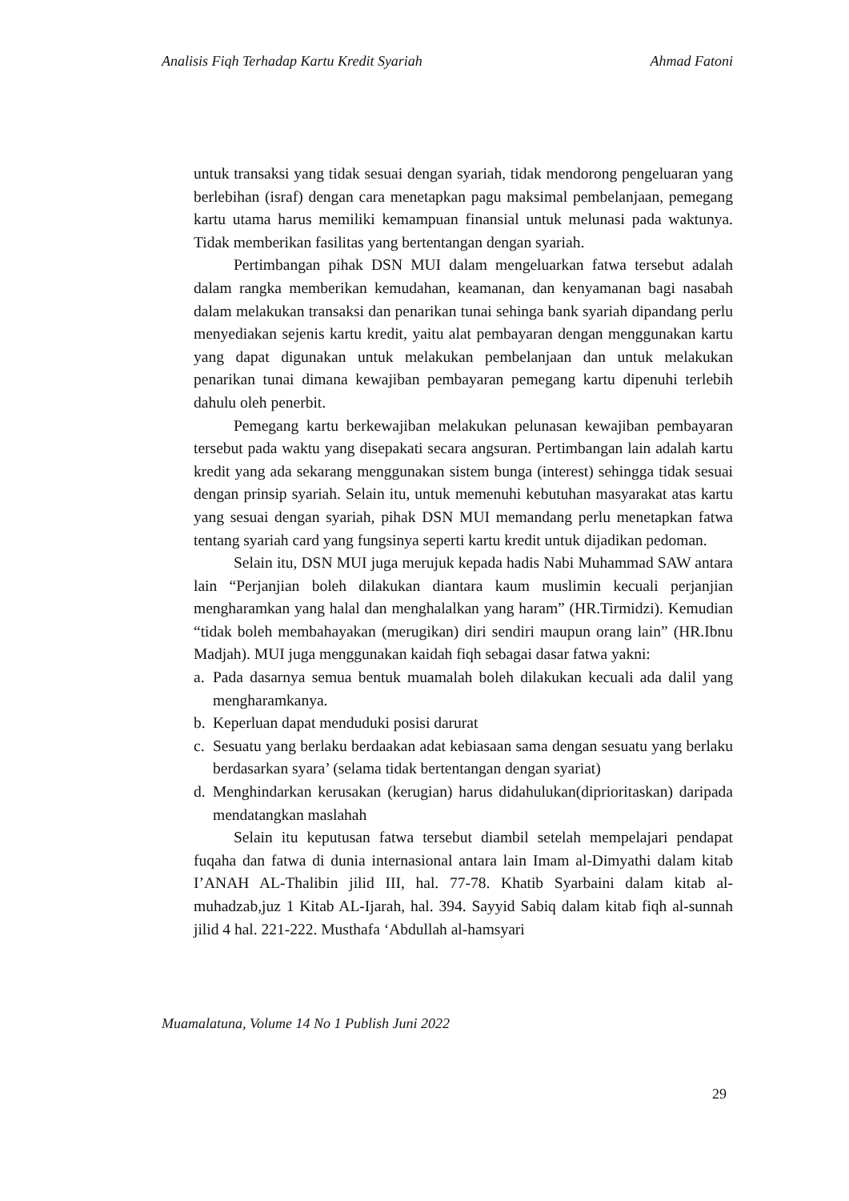Analisis Fiqh Terhadap Kartu Kredit Syariah Ahmad Fatoni
untuk transaksi yang tidak sesuai dengan syariah, tidak mendorong pengeluaran yang berlebihan (israf) dengan cara menetapkan pagu maksimal pembelanjaan, pemegang kartu utama harus memiliki kemampuan finansial untuk melunasi pada waktunya. Tidak memberikan fasilitas yang bertentangan dengan syariah.
Pertimbangan pihak DSN MUI dalam mengeluarkan fatwa tersebut adalah dalam rangka memberikan kemudahan, keamanan, dan kenyamanan bagi nasabah dalam melakukan transaksi dan penarikan tunai sehinga bank syariah dipandang perlu menyediakan sejenis kartu kredit, yaitu alat pembayaran dengan menggunakan kartu yang dapat digunakan untuk melakukan pembelanjaan dan untuk melakukan penarikan tunai dimana kewajiban pembayaran pemegang kartu dipenuhi terlebih dahulu oleh penerbit.
Pemegang kartu berkewajiban melakukan pelunasan kewajiban pembayaran tersebut pada waktu yang disepakati secara angsuran. Pertimbangan lain adalah kartu kredit yang ada sekarang menggunakan sistem bunga (interest) sehingga tidak sesuai dengan prinsip syariah. Selain itu, untuk memenuhi kebutuhan masyarakat atas kartu yang sesuai dengan syariah, pihak DSN MUI memandang perlu menetapkan fatwa tentang syariah card yang fungsinya seperti kartu kredit untuk dijadikan pedoman.
Selain itu, DSN MUI juga merujuk kepada hadis Nabi Muhammad SAW antara lain “Perjanjian boleh dilakukan diantara kaum muslimin kecuali perjanjian mengharamkan yang halal dan menghalalkan yang haram” (HR.Tirmidzi). Kemudian “tidak boleh membahayakan (merugikan) diri sendiri maupun orang lain” (HR.Ibnu Madjah). MUI juga menggunakan kaidah fiqh sebagai dasar fatwa yakni:
a. Pada dasarnya semua bentuk muamalah boleh dilakukan kecuali ada dalil yang mengharamkanya.
b. Keperluan dapat menduduki posisi darurat
c. Sesuatu yang berlaku berdaakan adat kebiasaan sama dengan sesuatu yang berlaku berdasarkan syara’ (selama tidak bertentangan dengan syariat)
d. Menghindarkan kerusakan (kerugian) harus didahulukan(diprioritaskan) daripada mendatangkan maslahah
Selain itu keputusan fatwa tersebut diambil setelah mempelajari pendapat fuqaha dan fatwa di dunia internasional antara lain Imam al-Dimyathi dalam kitab I’ANAH AL-Thalibin jilid III, hal. 77-78. Khatib Syarbaini dalam kitab al-muhadzab,juz 1 Kitab AL-Ijarah, hal. 394. Sayyid Sabiq dalam kitab fiqh al-sunnah jilid 4 hal. 221-222. Musthafa ‘Abdullah al-hamsyari
Muamalatuna, Volume 14 No 1 Publish Juni 2022
29